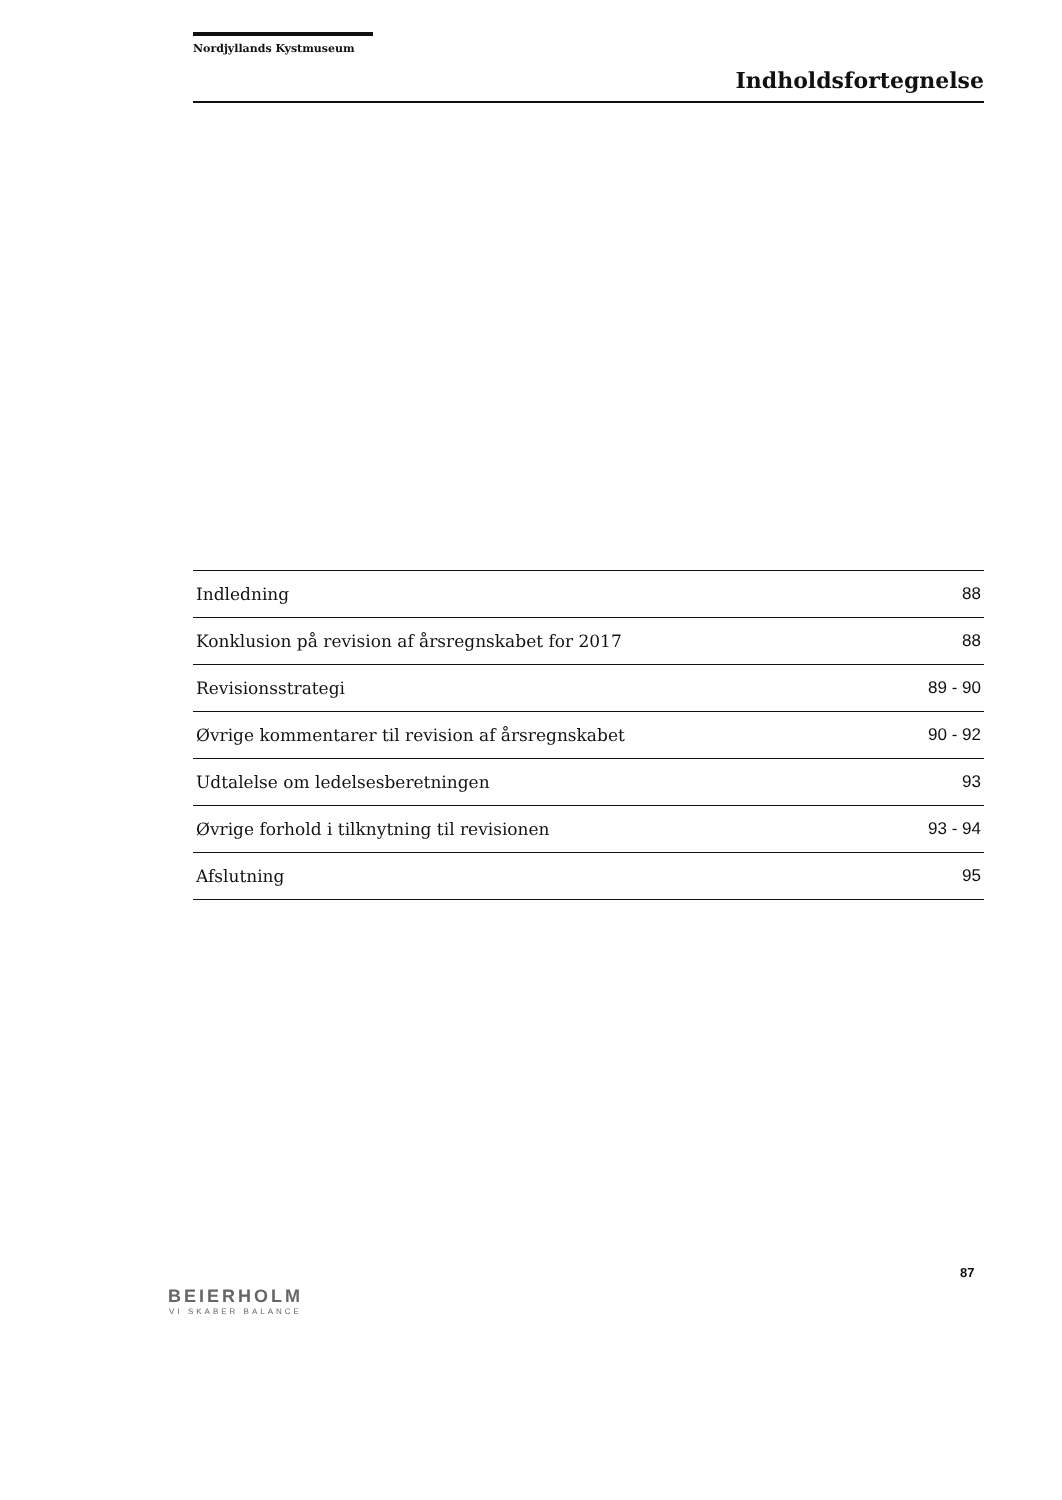Nordjyllands Kystmuseum
Indholdsfortegnelse
Indledning 88
Konklusion på revision af årsregnskabet for 2017 88
Revisionsstrategi 89 - 90
Øvrige kommentarer til revision af årsregnskabet 90 - 92
Udtalelse om ledelsesberetningen 93
Øvrige forhold i tilknytning til revisionen 93 - 94
Afslutning 95
87
BEIERHOLM
VI SKABER BALANCE